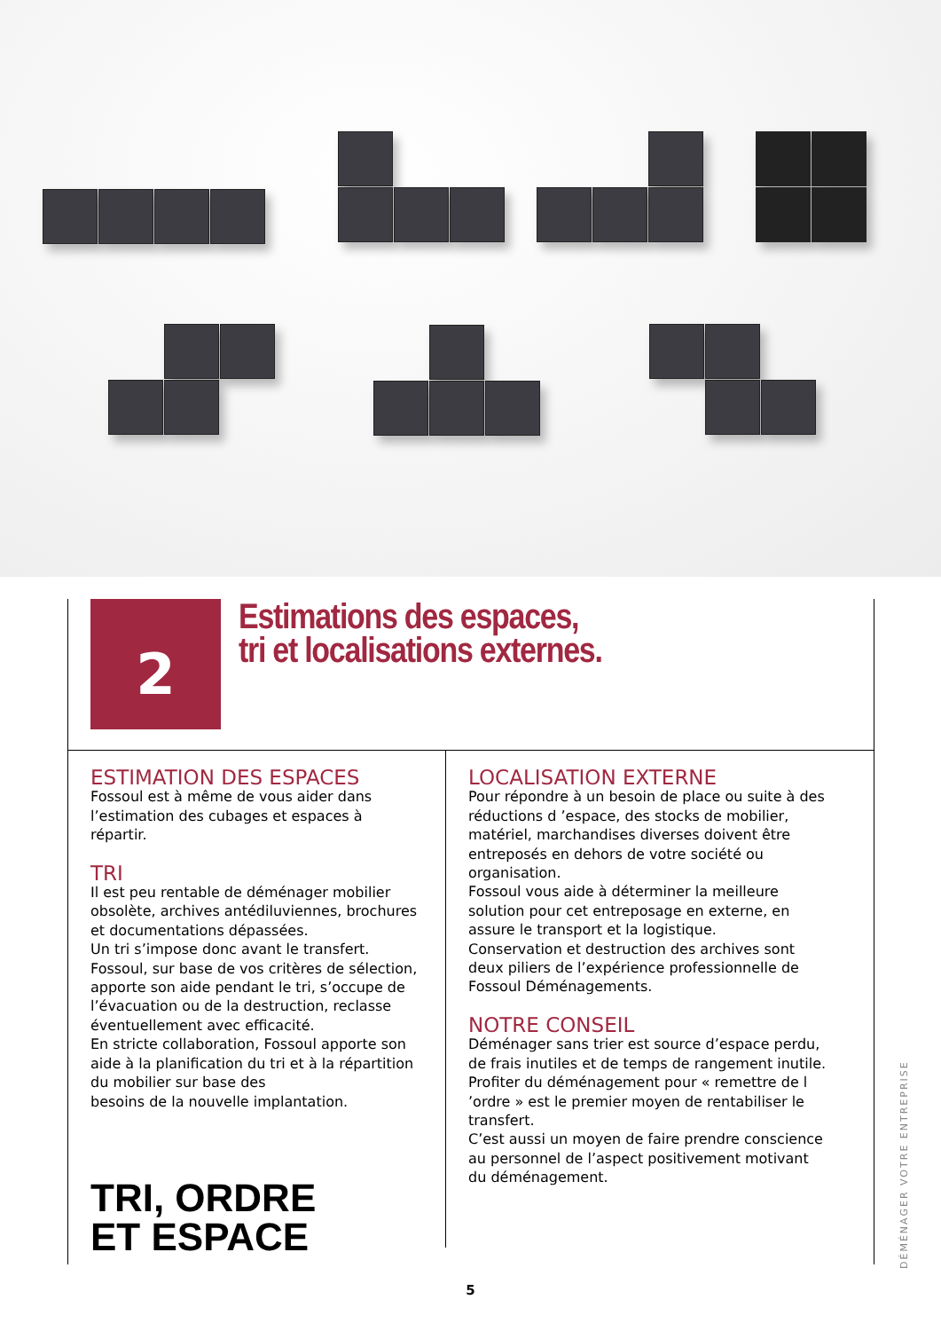2
Estimations des espaces,
tri et localisations externes.
ESTIMATION DES ESPACES
Fossoul est à même de vous aider dans l’estimation des cubages et espaces à répartir.
TRI
Il est peu rentable de déménager mobilier obsolète, archives antédiluviennes, brochures et documentations dépassées.
Un tri s’impose donc avant le transfert.
Fossoul, sur base de vos critères de sélection, apporte son aide pendant le tri, s’occupe de l’évacuation ou de la destruction, reclasse éventuellement avec efficacité.
En stricte collaboration, Fossoul apporte son aide à la planification du tri et à la répartition du mobilier sur base des
besoins de la nouvelle implantation.
TRI, ORDRE
ET ESPACE
LOCALISATION EXTERNE
Pour répondre à un besoin de place ou suite à des réductions d ’espace, des stocks de mobilier, matériel, marchandises diverses doivent être entreposés en dehors de votre société ou organisation.
Fossoul vous aide à déterminer la meilleure solution pour cet entreposage en externe, en assure le transport et la logistique.
Conservation et destruction des archives sont deux piliers de l’expérience professionnelle de Fossoul Déménagements.
NOTRE CONSEIL
Déménager sans trier est source d’espace perdu, de frais inutiles et de temps de rangement inutile.
Profiter du déménagement pour « remettre de l ’ordre » est le premier moyen de rentabiliser le transfert.
C’est aussi un moyen de faire prendre conscience au personnel de l’aspect positivement motivant du déménagement.
DÉMÉNAGER VOTRE ENTREPRISE
5